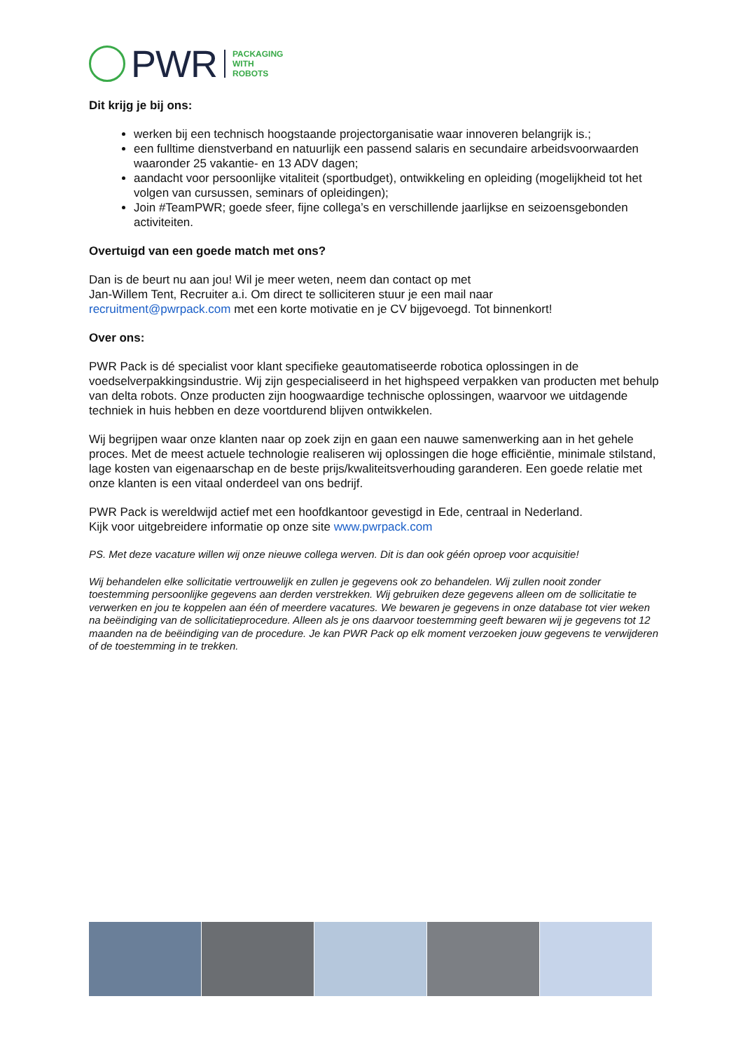PWR
PACKAGING
WITH
ROBOTS
Dit krijg je bij ons:
werken bij een technisch hoogstaande projectorganisatie waar innoveren belangrijk is.;
een fulltime dienstverband en natuurlijk een passend salaris en secundaire arbeidsvoorwaarden waaronder 25 vakantie- en 13 ADV dagen;
aandacht voor persoonlijke vitaliteit (sportbudget), ontwikkeling en opleiding (mogelijkheid tot het volgen van cursussen, seminars of opleidingen);
Join #TeamPWR; goede sfeer, fijne collega’s en verschillende jaarlijkse en seizoensgebonden activiteiten.
Overtuigd van een goede match met ons?
Dan is de beurt nu aan jou! Wil je meer weten, neem dan contact op met
Jan-Willem Tent, Recruiter a.i. Om direct te solliciteren stuur je een mail naar
recruitment@pwrpack.com met een korte motivatie en je CV bijgevoegd. Tot binnenkort!
Over ons:
PWR Pack is dé specialist voor klant specifieke geautomatiseerde robotica oplossingen in de voedselverpakkingsindustrie. Wij zijn gespecialiseerd in het highspeed verpakken van producten met behulp van delta robots. Onze producten zijn hoogwaardige technische oplossingen, waarvoor we uitdagende techniek in huis hebben en deze voortdurend blijven ontwikkelen.
Wij begrijpen waar onze klanten naar op zoek zijn en gaan een nauwe samenwerking aan in het gehele proces. Met de meest actuele technologie realiseren wij oplossingen die hoge efficiëntie, minimale stilstand, lage kosten van eigenaarschap en de beste prijs/kwaliteitsverhouding garanderen. Een goede relatie met onze klanten is een vitaal onderdeel van ons bedrijf.
PWR Pack is wereldwijd actief met een hoofdkantoor gevestigd in Ede, centraal in Nederland.
Kijk voor uitgebreidere informatie op onze site www.pwrpack.com
PS. Met deze vacature willen wij onze nieuwe collega werven. Dit is dan ook géén oproep voor acquisitie!
Wij behandelen elke sollicitatie vertrouwelijk en zullen je gegevens ook zo behandelen. Wij zullen nooit zonder toestemming persoonlijke gegevens aan derden verstrekken. Wij gebruiken deze gegevens alleen om de sollicitatie te verwerken en jou te koppelen aan één of meerdere vacatures. We bewaren je gegevens in onze database tot vier weken na beëindiging van de sollicitatieprocedure. Alleen als je ons daarvoor toestemming geeft bewaren wij je gegevens tot 12 maanden na de beëindiging van de procedure. Je kan PWR Pack op elk moment verzoeken jouw gegevens te verwijderen of de toestemming in te trekken.